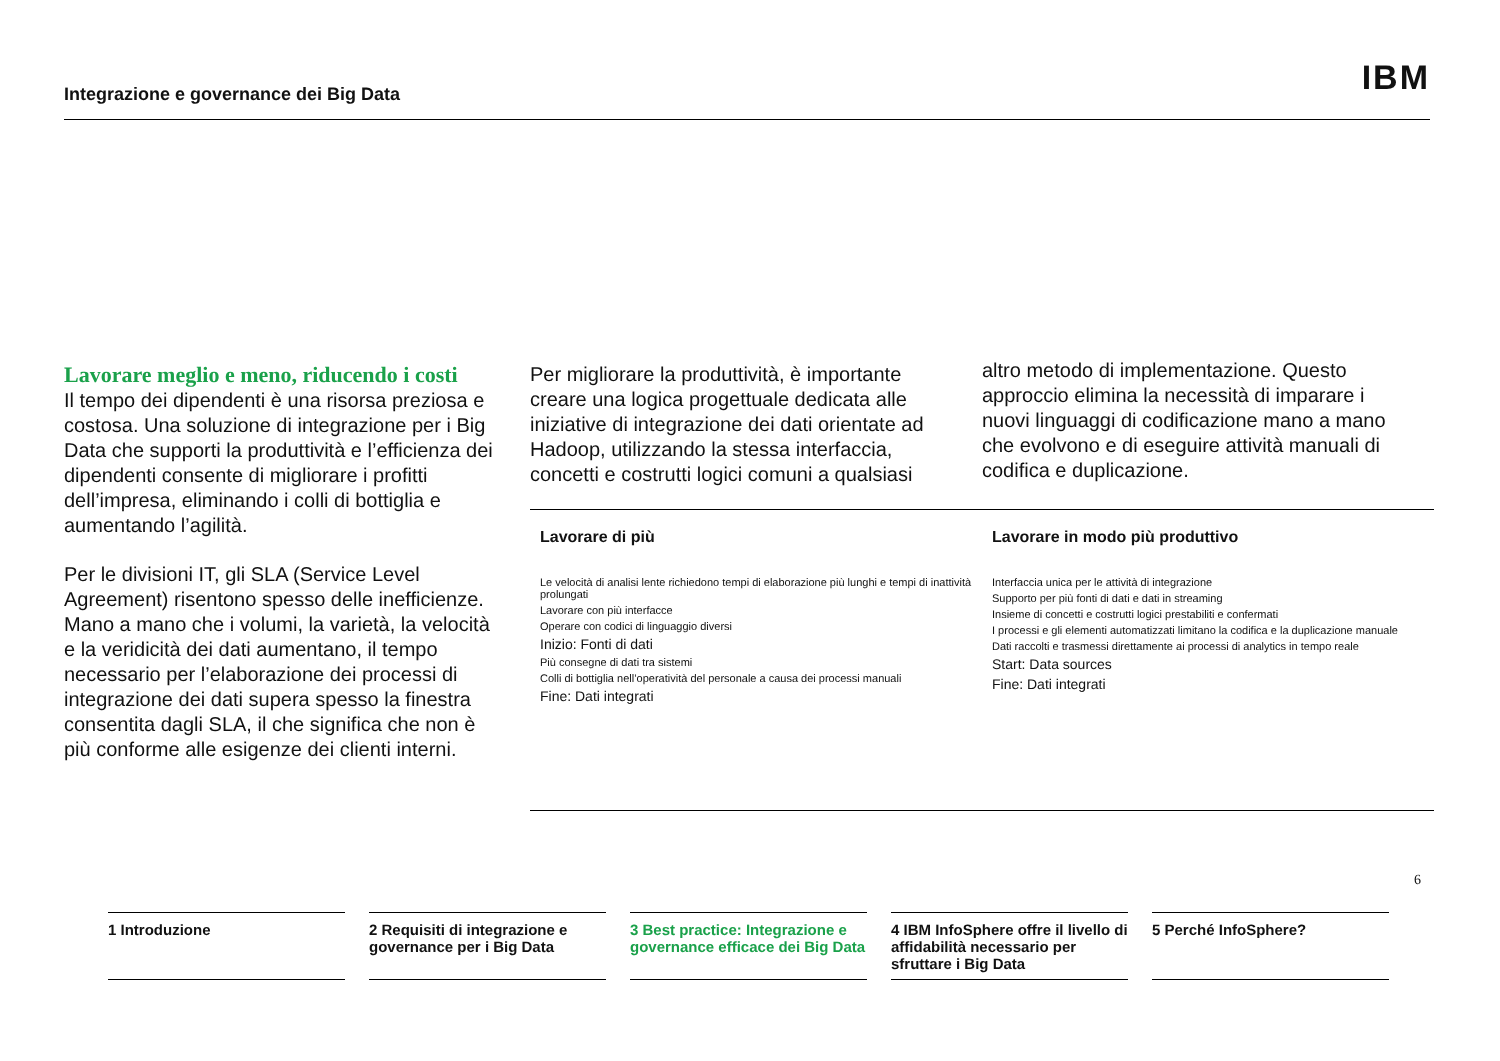Integrazione e governance dei Big Data IBM
Lavorare meglio e meno, riducendo i costi
Il tempo dei dipendenti è una risorsa preziosa e costosa. Una soluzione di integrazione per i Big Data che supporti la produttività e l’efficienza dei dipendenti consente di migliorare i profitti dell’impresa, eliminando i colli di bottiglia e aumentando l’agilità.
Per le divisioni IT, gli SLA (Service Level Agreement) risentono spesso delle inefficienze. Mano a mano che i volumi, la varietà, la velocità e la veridicità dei dati aumentano, il tempo necessario per l’elaborazione dei processi di integrazione dei dati supera spesso la finestra consentita dagli SLA, il che significa che non è più conforme alle esigenze dei clienti interni.
Per migliorare la produttività, è importante creare una logica progettuale dedicata alle iniziative di integrazione dei dati orientate ad Hadoop, utilizzando la stessa interfaccia, concetti e costrutti logici comuni a qualsiasi
altro metodo di implementazione. Questo approccio elimina la necessità di imparare i nuovi linguaggi di codificazione mano a mano che evolvono e di eseguire attività manuali di codifica e duplicazione.
Lavorare di più
Le velocità di analisi lente richiedono tempi di elaborazione più lunghi e tempi di inattività prolungati
Lavorare con più interfacce
Operare con codici di linguaggio diversi
Inizio: Fonti di dati
Più consegne di dati tra sistemi
Colli di bottiglia nell’operatività del personale a causa dei processi manuali
Fine: Dati integrati
Lavorare in modo più produttivo
Interfaccia unica per le attività di integrazione
Supporto per più fonti di dati e dati in streaming
Insieme di concetti e costrutti logici prestabiliti e confermati
I processi e gli elementi automatizzati limitano la codifica e la duplicazione manuale
Dati raccolti e trasmessi direttamente ai processi di analytics in tempo reale
Start: Data sources
Fine: Dati integrati
6
1 Introduzione 2 Requisiti di integrazione e governance per i Big Data
3 Best practice: Integrazione e governance efficace dei Big Data
4 IBM InfoSphere offre il livello di affidabilità necessario per sfruttare i Big Data
5 Perché InfoSphere?